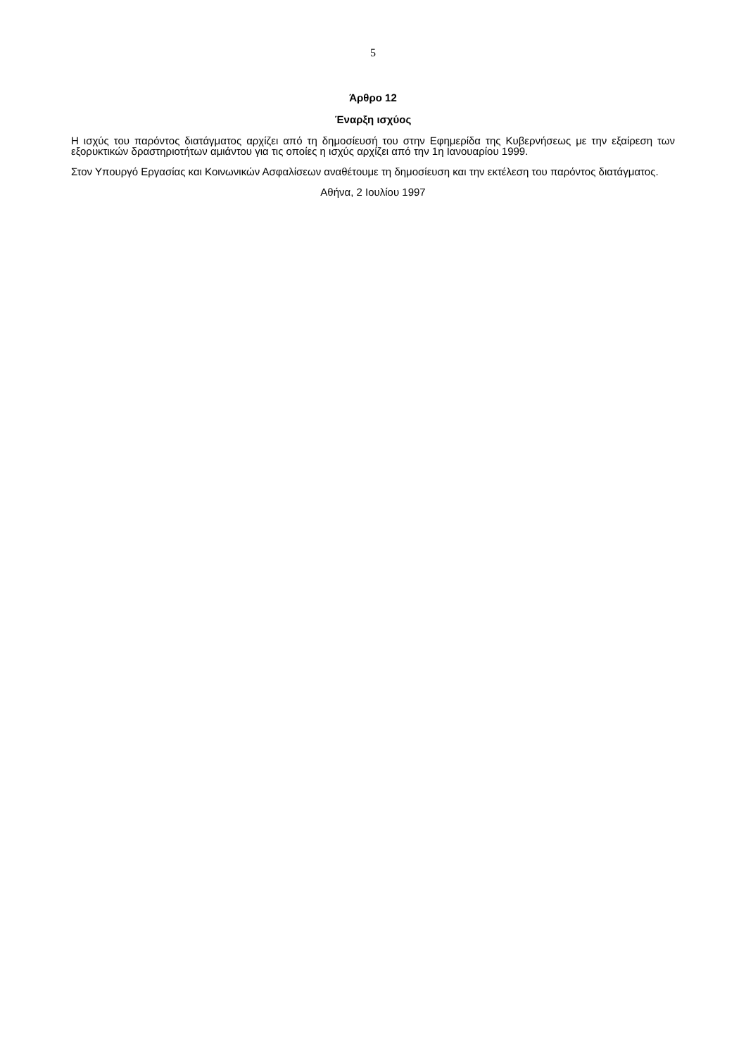5
Άρθρο 12
Έναρξη ισχύος
Η ισχύς του παρόντος διατάγματος αρχίζει από τη δημοσίευσή του στην Εφημερίδα της Κυβερνήσεως με την εξαίρεση των εξορυκτικών δραστηριοτήτων αμιάντου για τις οποίες η ισχύς αρχίζει από την 1η Ιανουαρίου 1999.
Στον Υπουργό Εργασίας και Κοινωνικών Ασφαλίσεων αναθέτουμε τη δημοσίευση και την εκτέλεση του παρόντος διατάγματος.
Αθήνα, 2 Ιουλίου 1997